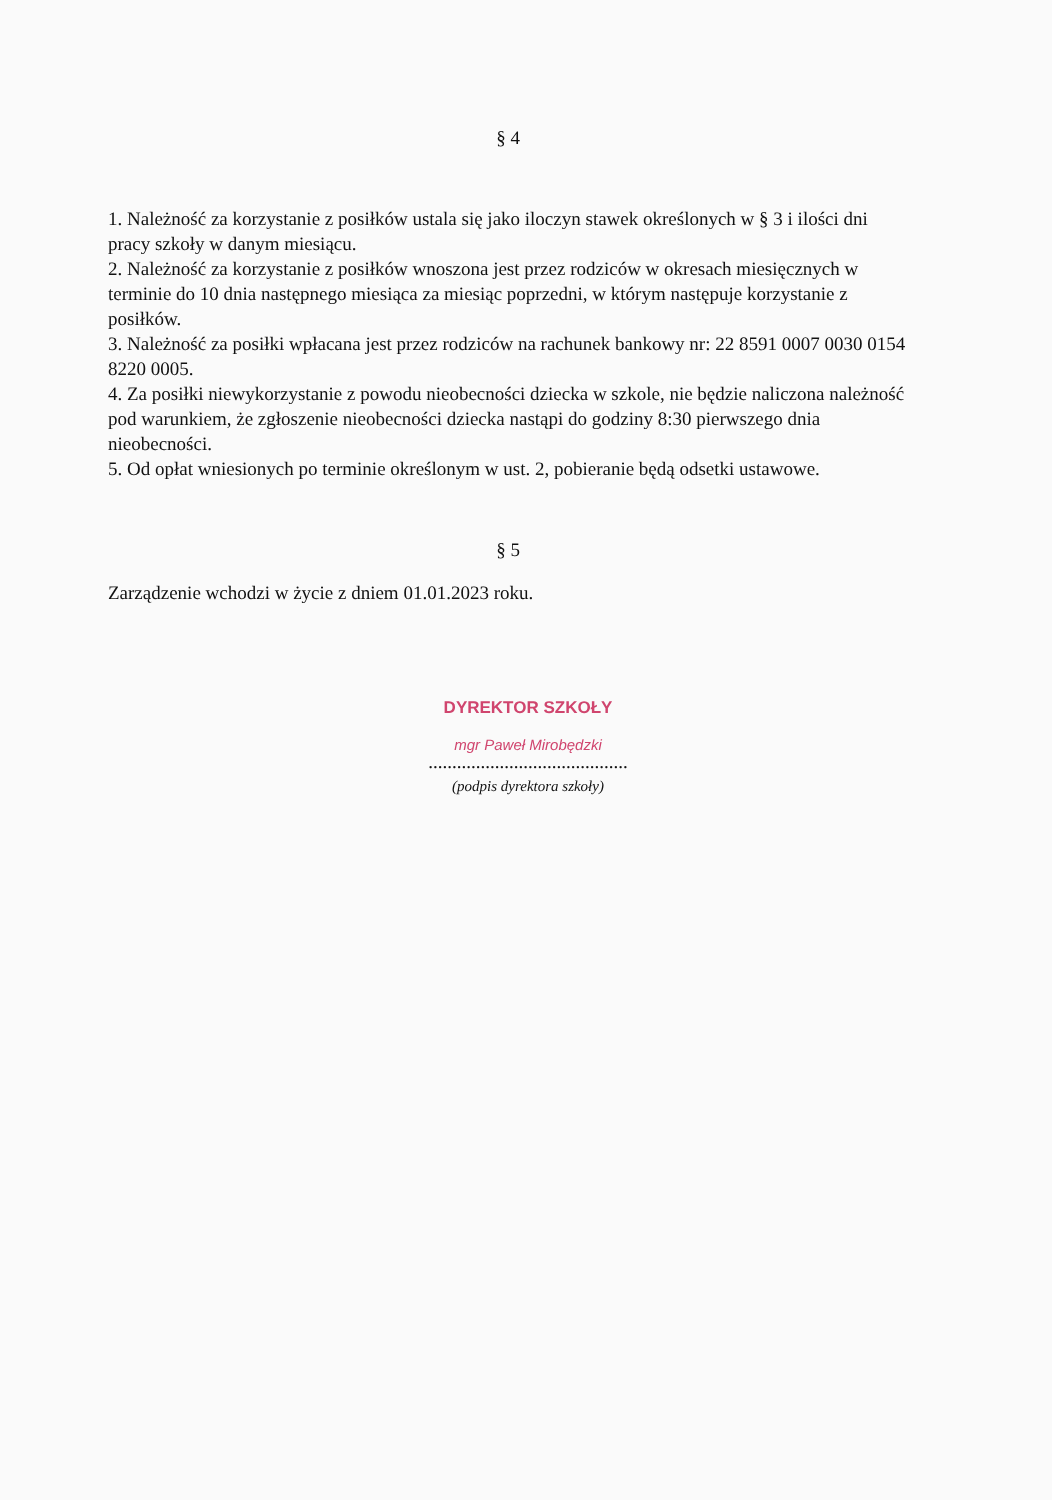§ 4
1. Należność za korzystanie z posiłków ustala się jako iloczyn stawek określonych w § 3 i ilości dni pracy szkoły w danym miesiącu.
2. Należność za korzystanie z posiłków wnoszona jest przez rodziców w okresach miesięcznych w terminie do 10 dnia następnego miesiąca za miesiąc poprzedni, w którym następuje korzystanie z posiłków.
3. Należność za posiłki wpłacana jest przez rodziców na rachunek bankowy nr: 22 8591 0007 0030 0154 8220 0005.
4. Za posiłki niewykorzystanie z powodu nieobecności dziecka w szkole, nie będzie naliczona należność pod warunkiem, że zgłoszenie nieobecności dziecka nastąpi do godziny 8:30 pierwszego dnia nieobecności.
5. Od opłat wniesionych po terminie określonym w ust. 2, pobieranie będą odsetki ustawowe.
§ 5
Zarządzenie wchodzi w życie z dniem 01.01.2023 roku.
DYREKTOR SZKOŁY
mgr Paweł Mirobędzki
..........................................
(podpis dyrektora szkoły)